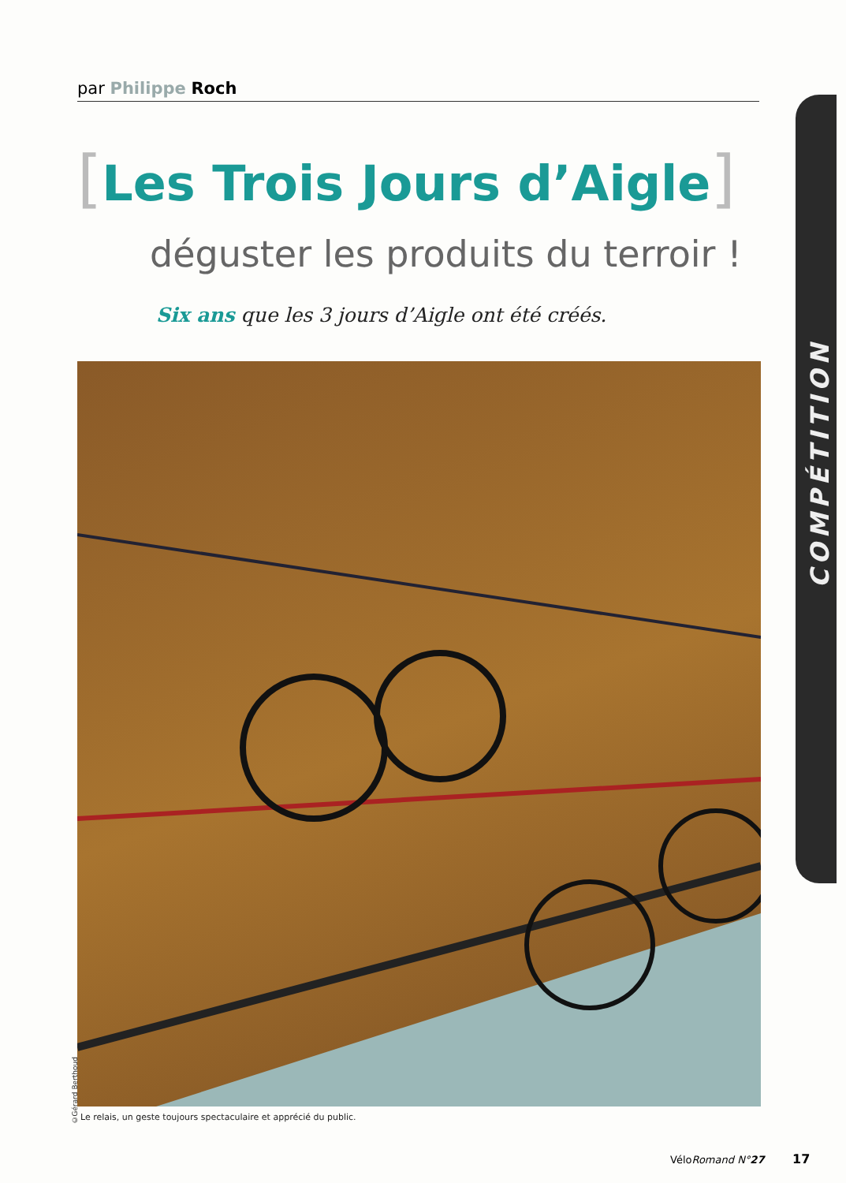par Philippe Roch
[Les Trois Jours d’Aigle]
déguster les produits du terroir !
Six ans que les 3 jours d’Aigle ont été créés.
©Gérard Berthoud
Le relais, un geste toujours spectaculaire et apprécié du public.
COMPÉTITION
VéloRomand N°27 17